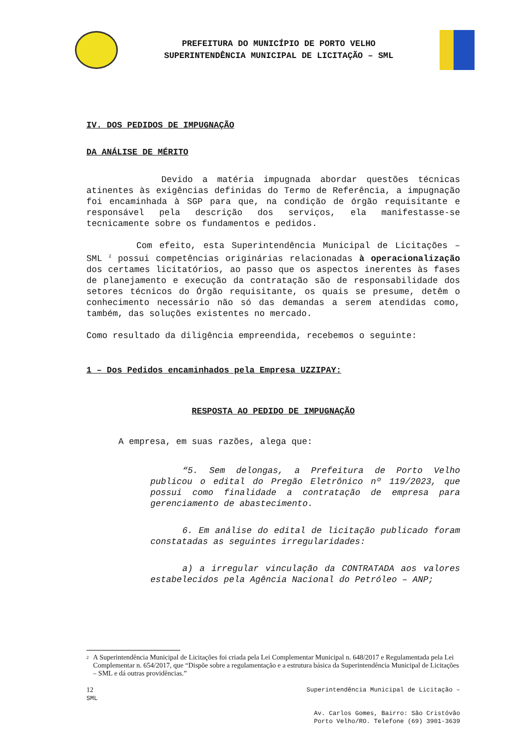PREFEITURA DO MUNICÍPIO DE PORTO VELHO
SUPERINTENDÊNCIA MUNICIPAL DE LICITAÇÃO – SML
IV. DOS PEDIDOS DE IMPUGNAÇÃO
DA ANÁLISE DE MÉRITO
Devido a matéria impugnada abordar questões técnicas atinentes às exigências definidas do Termo de Referência, a impugnação foi encaminhada à SGP para que, na condição de órgão requisitante e responsável pela descrição dos serviços, ela manifestasse-se tecnicamente sobre os fundamentos e pedidos.
Com efeito, esta Superintendência Municipal de Licitações – SML <sup>2</sup> possui competências originárias relacionadas à operacionalização dos certames licitatórios, ao passo que os aspectos inerentes às fases de planejamento e execução da contratação são de responsabilidade dos setores técnicos do Órgão requisitante, os quais se presume, detêm o conhecimento necessário não só das demandas a serem atendidas como, também, das soluções existentes no mercado.
Como resultado da diligência empreendida, recebemos o seguinte:
1 – Dos Pedidos encaminhados pela Empresa UZZIPAY:
RESPOSTA AO PEDIDO DE IMPUGNAÇÃO
A empresa, em suas razões, alega que:
“5. Sem delongas, a Prefeitura de Porto Velho publicou o edital do Pregão Eletrônico nº 119/2023, que possui como finalidade a contratação de empresa para gerenciamento de abastecimento.
6. Em análise do edital de licitação publicado foram constatadas as seguintes irregularidades:
a) a irregular vinculação da CONTRATADA aos valores estabelecidos pela Agência Nacional do Petróleo – ANP;
<sup>2</sup> A Superintendência Municipal de Licitações foi criada pela Lei Complementar Municipal n. 648/2017 e Regulamentada pela Lei Complementar n. 654/2017, que “Dispõe sobre a regulamentação e a estrutura básica da Superintendência Municipal de Licitações – SML e dá outras providências.”
12
SML Superintendência Municipal de Licitação –
Av. Carlos Gomes, Bairro: São Cristóvão
Porto Velho/RO. Telefone (69) 3901-3639